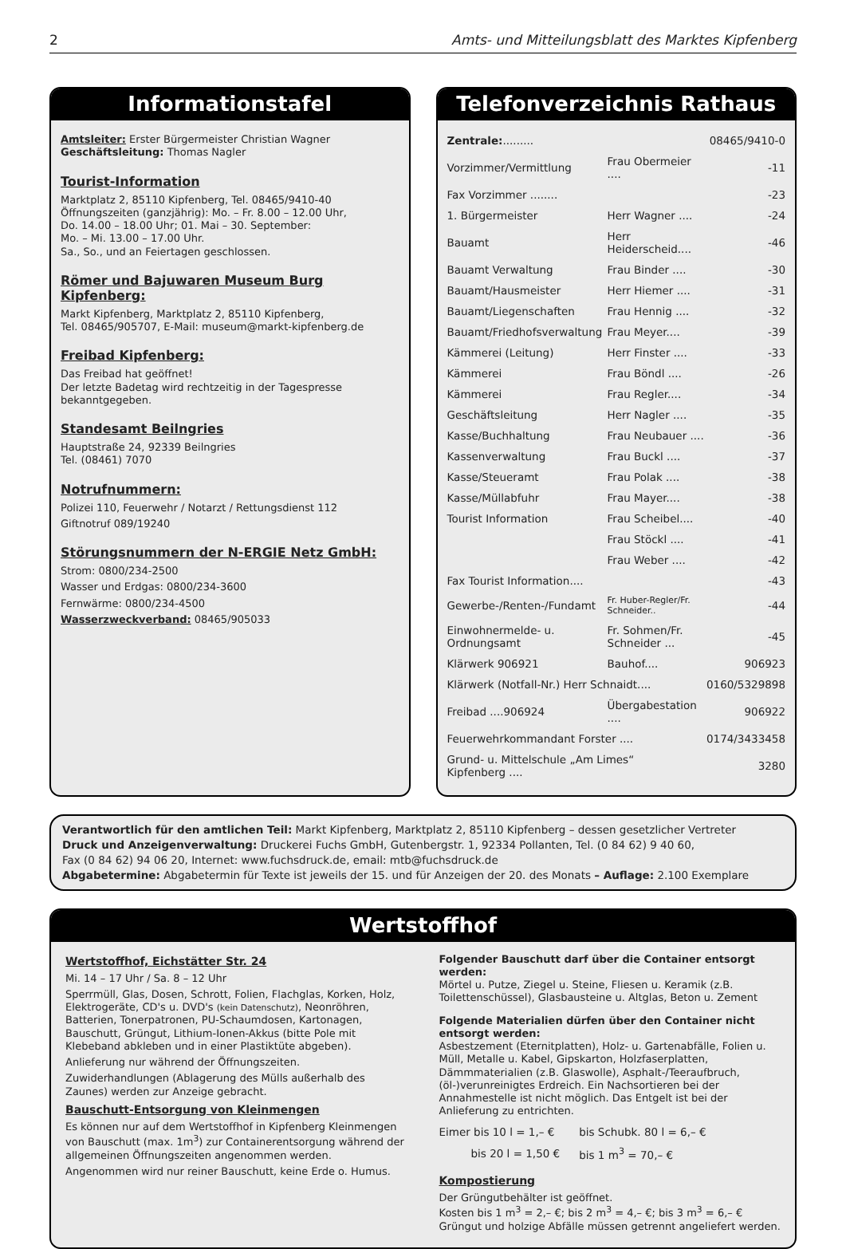2 Amts- und Mitteilungsblatt des Marktes Kipfenberg
Informationstafel
Amtsleiter: Erster Bürgermeister Christian Wagner
Geschäftsleitung: Thomas Nagler
Tourist-Information
Marktplatz 2, 85110 Kipfenberg, Tel. 08465/9410-40
Öffnungszeiten (ganzjährig): Mo. – Fr. 8.00 – 12.00 Uhr,
Do. 14.00 – 18.00 Uhr; 01. Mai – 30. September:
Mo. – Mi. 13.00 – 17.00 Uhr.
Sa., So., und an Feiertagen geschlossen.
Römer und Bajuwaren Museum Burg Kipfenberg:
Markt Kipfenberg, Marktplatz 2, 85110 Kipfenberg,
Tel. 08465/905707, E-Mail: museum@markt-kipfenberg.de
Freibad Kipfenberg:
Das Freibad hat geöffnet!
Der letzte Badetag wird rechtzeitig in der Tagespresse bekanntgegeben.
Standesamt Beilngries
Hauptstraße 24, 92339 Beilngries
Tel. (08461) 7070
Notrufnummern:
Polizei 110, Feuerwehr / Notarzt / Rettungsdienst 112
Giftnotruf 089/19240
Störungsnummern der N-ERGIE Netz GmbH:
Strom: 0800/234-2500
Wasser und Erdgas: 0800/234-3600
Fernwärme: 0800/234-4500
Wasserzweckverband: 08465/905033
Telefonverzeichnis Rathaus
| Zentrale: ......... | | 08465/9410-0 |
| Vorzimmer/Vermittlung | Frau Obermeier .... | -11 |
| Fax Vorzimmer ........ | | -23 |
| 1. Bürgermeister | Herr Wagner .... | -24 |
| Bauamt | Herr Heiderscheid.... | -46 |
| Bauamt Verwaltung | Frau Binder .... | -30 |
| Bauamt/Hausmeister | Herr Hiemer .... | -31 |
| Bauamt/Liegenschaften | Frau Hennig .... | -32 |
| Bauamt/Friedhofsverwaltung | Frau Meyer.... | -39 |
| Kämmerei (Leitung) | Herr Finster .... | -33 |
| Kämmerei | Frau Böndl .... | -26 |
| Kämmerei | Frau Regler.... | -34 |
| Geschäftsleitung | Herr Nagler .... | -35 |
| Kasse/Buchhaltung | Frau Neubauer .... | -36 |
| Kassenverwaltung | Frau Buckl .... | -37 |
| Kasse/Steueramt | Frau Polak .... | -38 |
| Kasse/Müllabfuhr | Frau Mayer.... | -38 |
| Tourist Information | Frau Scheibel.... | -40 |
| | Frau Stöckl .... | -41 |
| | Frau Weber .... | -42 |
| Fax Tourist Information.... | | -43 |
| Gewerbe-/Renten-/Fundamt | Fr. Huber-Regler/Fr. Schneider.. | -44 |
| Einwohnermelde- u. Ordnungsamt | Fr. Sohmen/Fr. Schneider ... | -45 |
| Klärwerk 906921 | Bauhof.... | 906923 |
| Klärwerk (Notfall-Nr.) Herr Schnaidt.... | | 0160/5329898 |
| Freibad ....906924 | Übergabestation .... | 906922 |
| Feuerwehrkommandant Forster .... | | 0174/3433458 |
| Grund- u. Mittelschule „Am Limes“ Kipfenberg .... | | 3280 |
Verantwortlich für den amtlichen Teil: Markt Kipfenberg, Marktplatz 2, 85110 Kipfenberg – dessen gesetzlicher Vertreter
Druck und Anzeigenverwaltung: Druckerei Fuchs GmbH, Gutenbergstr. 1, 92334 Pollanten, Tel. (0 84 62) 9 40 60,
Fax (0 84 62) 94 06 20, Internet: www.fuchsdruck.de, email: mtb@fuchsdruck.de
Abgabetermine: Abgabetermin für Texte ist jeweils der 15. und für Anzeigen der 20. des Monats – Auflage: 2.100 Exemplare
Wertstoffhof
Wertstoffhof, Eichstätter Str. 24
Mi. 14 – 17 Uhr / Sa. 8 – 12 Uhr
Sperrmüll, Glas, Dosen, Schrott, Folien, Flachglas, Korken, Holz, Elektrogeräte, CD's u. DVD's (kein Datenschutz), Neonröhren, Batterien, Tonerpatronen, PU-Schaumdosen, Kartonagen, Bauschutt, Grüngut, Lithium-Ionen-Akkus (bitte Pole mit Klebeband abkleben und in einer Plastiktüte abgeben).
Anlieferung nur während der Öffnungszeiten.
Zuwiderhandlungen (Ablagerung des Mülls außerhalb des Zaunes) werden zur Anzeige gebracht.
Bauschutt-Entsorgung von Kleinmengen
Es können nur auf dem Wertstoffhof in Kipfenberg Kleinmengen von Bauschutt (max. 1m<sup>3</sup>) zur Containerentsorgung während der allgemeinen Öffnungszeiten angenommen werden.
Angenommen wird nur reiner Bauschutt, keine Erde o. Humus.
Folgender Bauschutt darf über die Container entsorgt werden:
Mörtel u. Putze, Ziegel u. Steine, Fliesen u. Keramik (z.B. Toilettenschüssel), Glasbausteine u. Altglas, Beton u. Zement
Folgende Materialien dürfen über den Container nicht entsorgt werden:
Asbestzement (Eternitplatten), Holz- u. Gartenabfälle, Folien u. Müll, Metalle u. Kabel, Gipskarton, Holzfaserplatten, Dämmmaterialien (z.B. Glaswolle), Asphalt-/Teeraufbruch, (öl-)verunreinigtes Erdreich. Ein Nachsortieren bei der Annahmestelle ist nicht möglich. Das Entgelt ist bei der Anlieferung zu entrichten.
| Eimer bis 10 l = 1,– € | bis Schubk. 80 l = 6,– € |
| bis 20 l = 1,50 € | bis 1 m<sup>3</sup> = 70,– € |
Kompostierung
Der Grüngutbehälter ist geöffnet.
Kosten bis 1 m<sup>3</sup> = 2,– €; bis 2 m<sup>3</sup> = 4,– €; bis 3 m<sup>3</sup> = 6,– €
Grüngut und holzige Abfälle müssen getrennt angeliefert werden.